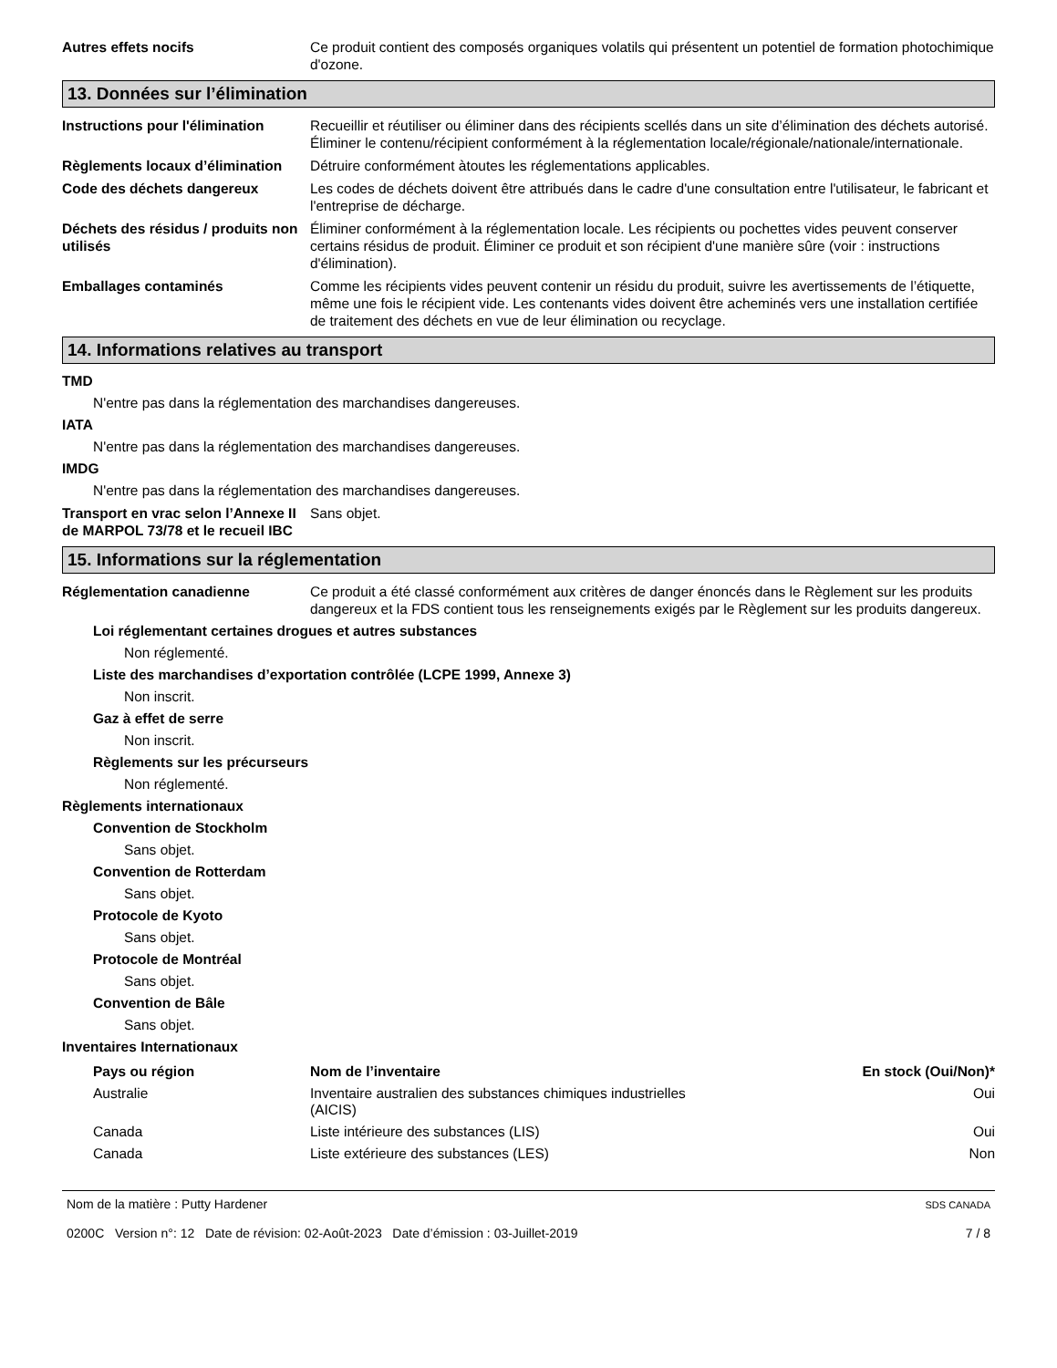Autres effets nocifs Ce produit contient des composés organiques volatils qui présentent un potentiel de formation photochimique d'ozone.
13. Données sur l’élimination
Instructions pour l'élimination
Recueillir et réutiliser ou éliminer dans des récipients scellés dans un site d’élimination des déchets autorisé. Éliminer le contenu/récipient conformément à la réglementation locale/régionale/nationale/internationale.
Règlements locaux d’élimination
Détruire conformément àtoutes les réglementations applicables.
Code des déchets dangereux Les codes de déchets doivent être attribués dans le cadre d'une consultation entre l'utilisateur, le fabricant et l'entreprise de décharge.
Déchets des résidus / produits non utilisés
Éliminer conformément à la réglementation locale. Les récipients ou pochettes vides peuvent conserver certains résidus de produit. Éliminer ce produit et son récipient d'une manière sûre (voir : instructions d'élimination).
Emballages contaminés Comme les récipients vides peuvent contenir un résidu du produit, suivre les avertissements de l’étiquette, même une fois le récipient vide. Les contenants vides doivent être acheminés vers une installation certifiée de traitement des déchets en vue de leur élimination ou recyclage.
14. Informations relatives au transport
TMD
N'entre pas dans la réglementation des marchandises dangereuses.
IATA
N'entre pas dans la réglementation des marchandises dangereuses.
IMDG
N'entre pas dans la réglementation des marchandises dangereuses.
Transport en vrac selon l’Annexe II de MARPOL 73/78 et le recueil IBC
Sans objet.
15. Informations sur la réglementation
Réglementation canadienne Ce produit a été classé conformément aux critères de danger énoncés dans le Règlement sur les produits dangereux et la FDS contient tous les renseignements exigés par le Règlement sur les produits dangereux.
Loi réglementant certaines drogues et autres substances
Non réglementé.
Liste des marchandises d’exportation contrôlée (LCPE 1999, Annexe 3)
Non inscrit.
Gaz à effet de serre
Non inscrit.
Règlements sur les précurseurs
Non réglementé.
Règlements internationaux
Convention de Stockholm
Sans objet.
Convention de Rotterdam
Sans objet.
Protocole de Kyoto
Sans objet.
Protocole de Montréal
Sans objet.
Convention de Bâle
Sans objet.
Inventaires Internationaux
| Pays ou région | Nom de l’inventaire | En stock (Oui/Non)* |
| --- | --- | --- |
| Australie | Inventaire australien des substances chimiques industrielles (AICIS) | Oui |
| Canada | Liste intérieure des substances (LIS) | Oui |
| Canada | Liste extérieure des substances (LES) | Non |
Nom de la matière : Putty Hardener
0200C Version n°: 12 Date de révision: 02-Août-2023 Date d’émission : 03-Juillet-2019
SDS CANADA
7 / 8